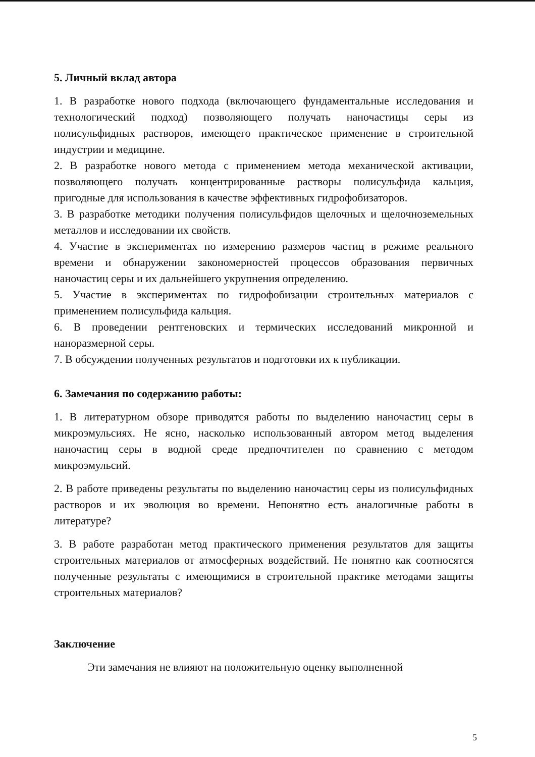5. Личный вклад автора
1. В разработке нового подхода (включающего фундаментальные исследования и технологический подход) позволяющего получать наночастицы серы из полисульфидных растворов, имеющего практическое применение в строительной индустрии и медицине.
2. В разработке нового метода с применением метода механической активации, позволяющего получать концентрированные растворы полисульфида кальция, пригодные для использования в качестве эффективных гидрофобизаторов.
3. В разработке методики получения полисульфидов щелочных и щелочноземельных металлов и исследовании их свойств.
4. Участие в экспериментах по измерению размеров частиц в режиме реального времени и обнаружении закономерностей процессов образования первичных наночастиц серы и их дальнейшего укрупнения определению.
5. Участие в экспериментах по гидрофобизации строительных материалов с применением полисульфида кальция.
6. В проведении рентгеновских и термических исследований микронной и наноразмерной серы.
7. В обсуждении полученных результатов и подготовки их к публикации.
6. Замечания по содержанию работы:
1. В литературном обзоре приводятся работы по выделению наночастиц серы в микроэмульсиях. Не ясно, насколько использованный автором метод выделения наночастиц серы в водной среде предпочтителен по сравнению с методом микроэмульсий.
2. В работе приведены результаты по выделению наночастиц серы из полисульфидных растворов и их эволюция во времени. Непонятно есть аналогичные работы в литературе?
3. В работе разработан метод практического применения результатов для защиты строительных материалов от атмосферных воздействий. Не понятно как соотносятся полученные результаты с имеющимися в строительной практике методами защиты строительных материалов?
Заключение
Эти замечания не влияют на положительную оценку выполненной
5